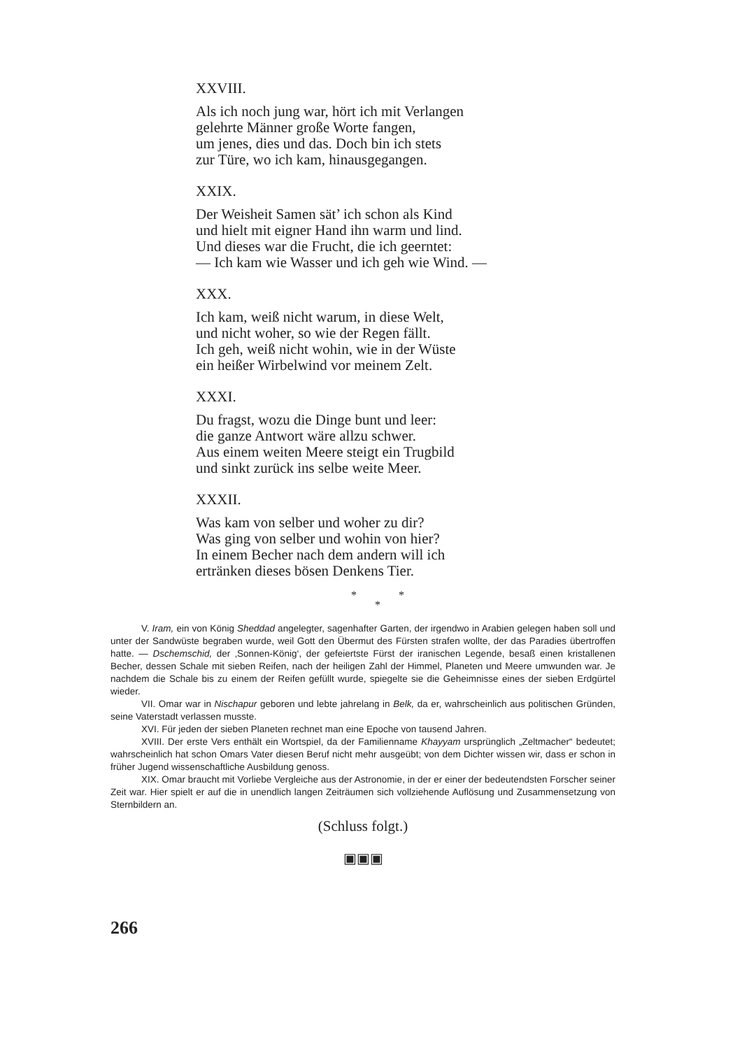XXVIII.
Als ich noch jung war, hört ich mit Verlangen
gelehrte Männer große Worte fangen,
um jenes, dies und das. Doch bin ich stets
zur Türe, wo ich kam, hinausgegangen.
XXIX.
Der Weisheit Samen sät’ ich schon als Kind
und hielt mit eigner Hand ihn warm und lind.
Und dieses war die Frucht, die ich geerntet:
— Ich kam wie Wasser und ich geh wie Wind. —
XXX.
Ich kam, weiß nicht warum, in diese Welt,
und nicht woher, so wie der Regen fällt.
Ich geh, weiß nicht wohin, wie in der Wüste
ein heißer Wirbelwind vor meinem Zelt.
XXXI.
Du fragst, wozu die Dinge bunt und leer:
die ganze Antwort wäre allzu schwer.
Aus einem weiten Meere steigt ein Trugbild
und sinkt zurück ins selbe weite Meer.
XXXII.
Was kam von selber und woher zu dir?
Was ging von selber und wohin von hier?
In einem Becher nach dem andern will ich
ertränken dieses bösen Denkens Tier.
* *
*
V. Iram, ein von König Sheddad angelegter, sagenhafter Garten, der irgendwo in Arabien gelegen haben soll und unter der Sandwüste begraben wurde, weil Gott den Übermut des Fürsten strafen wollte, der das Paradies übertroffen hatte. — Dschemschid, der ‚Sonnen-König‘, der gefeiertste Fürst der iranischen Legende, besaß einen kristallenen Becher, dessen Schale mit sieben Reifen, nach der heiligen Zahl der Himmel, Planeten und Meere umwunden war. Je nachdem die Schale bis zu einem der Reifen gefüllt wurde, spiegelte sie die Geheimnisse eines der sieben Erdgürtel wieder.
VII. Omar war in Nischapur geboren und lebte jahrelang in Belk, da er, wahrscheinlich aus politischen Gründen, seine Vaterstadt verlassen musste.
XVI. Für jeden der sieben Planeten rechnet man eine Epoche von tausend Jahren.
XVIII. Der erste Vers enthält ein Wortspiel, da der Familienname Khayyam ursprünglich „Zeltmacher“ bedeutet; wahrscheinlich hat schon Omars Vater diesen Beruf nicht mehr ausgeübt; von dem Dichter wissen wir, dass er schon in früher Jugend wissenschaftliche Ausbildung genoss.
XIX. Omar braucht mit Vorliebe Vergleiche aus der Astronomie, in der er einer der bedeutendsten Forscher seiner Zeit war. Hier spielt er auf die in unendlich langen Zeiträumen sich vollziehende Auflösung und Zusammensetzung von Sternbildern an.
(Schluss folgt.)
▣▣▣
266